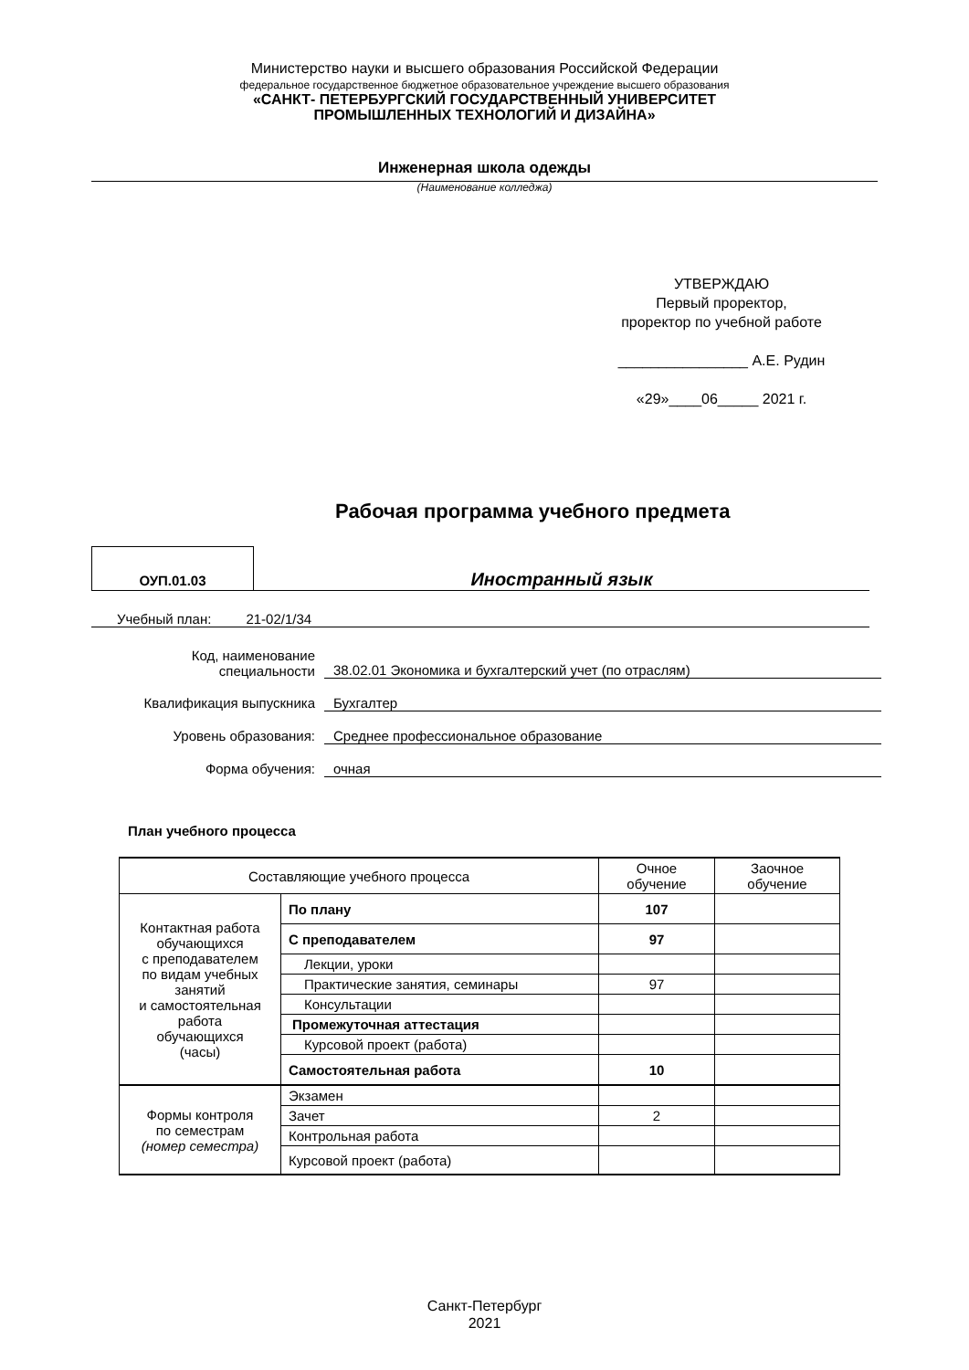Министерство науки и высшего образования Российской Федерации
федеральное государственное бюджетное образовательное учреждение высшего образования
«САНКТ- ПЕТЕРБУРГСКИЙ ГОСУДАРСТВЕННЫЙ УНИВЕРСИТЕТ
ПРОМЫШЛЕННЫХ ТЕХНОЛОГИЙ И ДИЗАЙНА»
Инженерная школа одежды
(Наименование колледжа)
УТВЕРЖДАЮ
Первый проректор,
проректор по учебной работе
________________ А.Е. Рудин
«29»____06_____ 2021 г.
Рабочая программа учебного предмета
ОУП.01.03
Иностранный язык
Учебный план: 21-02/1/34
Код, наименование
специальности
38.02.01 Экономика и бухгалтерский учет (по отраслям)
Квалификация выпускника Бухгалтер
Уровень образования: Среднее профессиональное образование
Форма обучения: очная
План учебного процесса
| Составляющие учебного процесса | | Очное обучение | Заочное обучение |
| Контактная работа обучающихся с преподавателем по видам учебных занятий и самостоятельная работа обучающихся (часы) | По плану | 107 | |
| | С преподавателем | 97 | |
| | Лекции, уроки | | |
| | Практические занятия, семинары | 97 | |
| | Консультации | | |
| | Промежуточная аттестация | | |
| | Курсовой проект (работа) | | |
| | Самостоятельная работа | 10 | |
| Формы контроля по семестрам (номер семестра) | Экзамен | | |
| | Зачет | 2 | |
| | Контрольная работа | | |
| | Курсовой проект (работа) | | |
Санкт-Петербург
2021